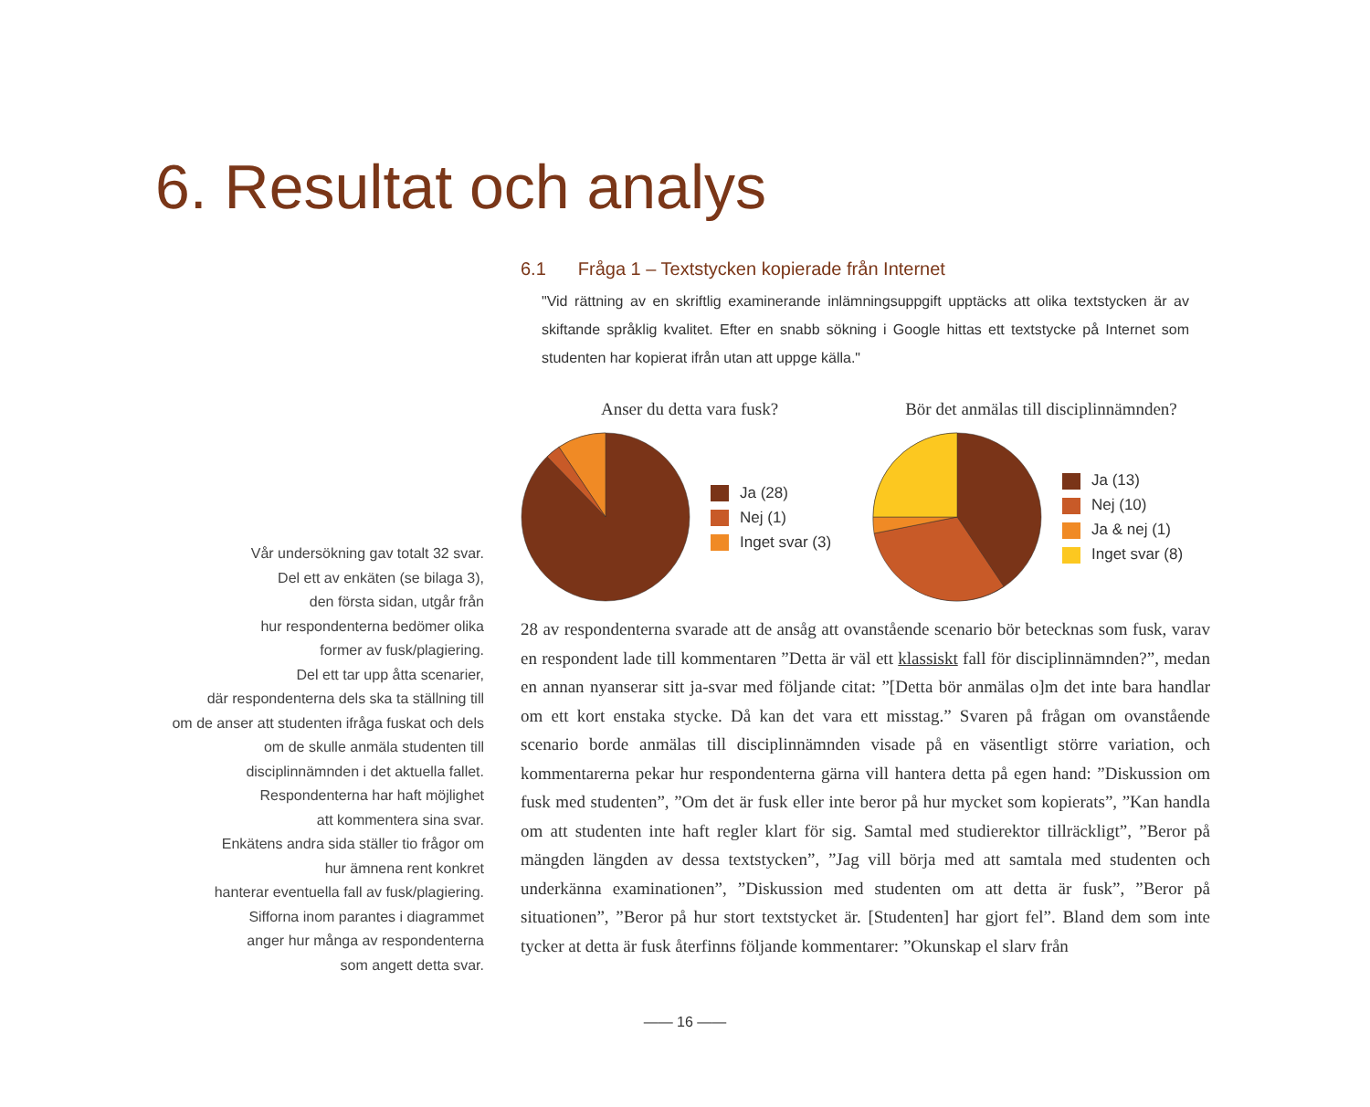6. Resultat och analys
Vår undersökning gav totalt 32 svar.
Del ett av enkäten (se bilaga 3),
den första sidan, utgår från
hur respondenterna bedömer olika
former av fusk/plagiering.
Del ett tar upp åtta scenarier,
där respondenterna dels ska ta ställning till
om de anser att studenten ifråga fuskat och dels
om de skulle anmäla studenten till
disciplinnämnden i det aktuella fallet.
Respondenterna har haft möjlighet
att kommentera sina svar.
Enkätens andra sida ställer tio frågor om
hur ämnena rent konkret
hanterar eventuella fall av fusk/plagiering.
Sifforna inom parantes i diagrammet
anger hur många av respondenterna
som angett detta svar.
6.1 Fråga 1 – Textstycken kopierade från Internet
"Vid rättning av en skriftlig examinerande inlämningsuppgift upptäcks att olika textstycken är av skiftande språklig kvalitet. Efter en snabb sökning i Google hittas ett textstycke på Internet som studenten har kopierat ifrån utan att uppge källa."
Anser du detta vara fusk?
Ja (28)
Nej (1)
Inget svar (3)
Bör det anmälas till disciplinnämnden?
Ja (13)
Nej (10)
Ja & nej (1)
Inget svar (8)
28 av respondenterna svarade att de ansåg att ovanstående scenario bör betecknas som fusk, varav en respondent lade till kommentaren ”Detta är väl ett klassiskt fall för disciplinnämnden?”, medan en annan nyanserar sitt ja-svar med följande citat: ”[Detta bör anmälas o]m det inte bara handlar om ett kort enstaka stycke. Då kan det vara ett misstag.” Svaren på frågan om ovanstående scenario borde anmälas till disciplinnämnden visade på en väsentligt större variation, och kommentarerna pekar hur respondenterna gärna vill hantera detta på egen hand: ”Diskussion om fusk med studenten”, ”Om det är fusk eller inte beror på hur mycket som kopierats”, ”Kan handla om att studenten inte haft regler klart för sig. Samtal med studierektor tillräckligt”, ”Beror på mängden längden av dessa textstycken”, ”Jag vill börja med att samtala med studenten och underkänna examinationen”, ”Diskussion med studenten om att detta är fusk”, ”Beror på situationen”, ”Beror på hur stort textstycket är. [Studenten] har gjort fel”. Bland dem som inte tycker at detta är fusk återfinns följande kommentarer: ”Okunskap el slarv från
—— 16 ——